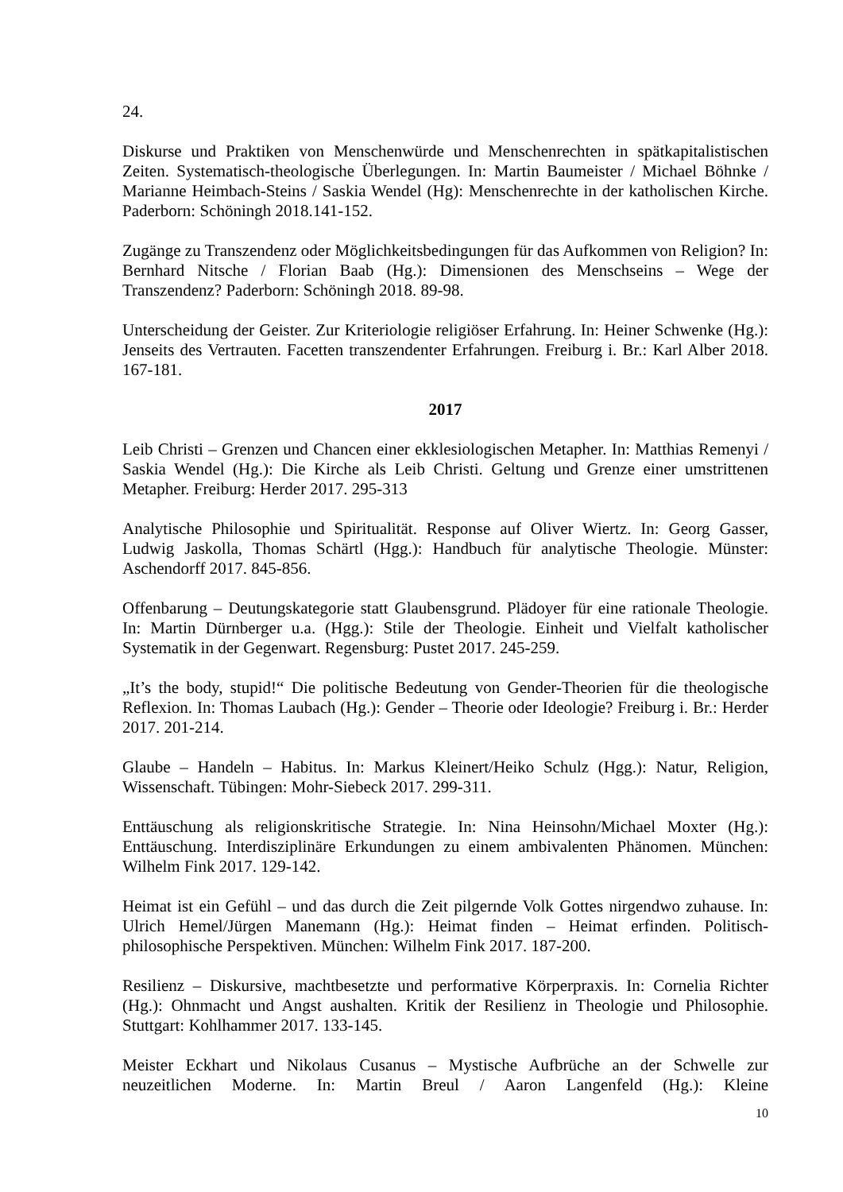24.
Diskurse und Praktiken von Menschenwürde und Menschenrechten in spätkapitalistischen Zeiten. Systematisch-theologische Überlegungen. In: Martin Baumeister / Michael Böhnke / Marianne Heimbach-Steins / Saskia Wendel (Hg): Menschenrechte in der katholischen Kirche. Paderborn: Schöningh 2018.141-152.
Zugänge zu Transzendenz oder Möglichkeitsbedingungen für das Aufkommen von Religion? In: Bernhard Nitsche / Florian Baab (Hg.): Dimensionen des Menschseins – Wege der Transzendenz? Paderborn: Schöningh 2018. 89-98.
Unterscheidung der Geister. Zur Kriteriologie religiöser Erfahrung. In: Heiner Schwenke (Hg.): Jenseits des Vertrauten. Facetten transzendenter Erfahrungen. Freiburg i. Br.: Karl Alber 2018. 167-181.
2017
Leib Christi – Grenzen und Chancen einer ekklesiologischen Metapher. In: Matthias Remenyi / Saskia Wendel (Hg.): Die Kirche als Leib Christi. Geltung und Grenze einer umstrittenen Metapher. Freiburg: Herder 2017. 295-313
Analytische Philosophie und Spiritualität. Response auf Oliver Wiertz. In: Georg Gasser, Ludwig Jaskolla, Thomas Schärtl (Hgg.): Handbuch für analytische Theologie. Münster: Aschendorff 2017. 845-856.
Offenbarung – Deutungskategorie statt Glaubensgrund. Plädoyer für eine rationale Theologie. In: Martin Dürnberger u.a. (Hgg.): Stile der Theologie. Einheit und Vielfalt katholischer Systematik in der Gegenwart. Regensburg: Pustet 2017. 245-259.
„It’s the body, stupid!“ Die politische Bedeutung von Gender-Theorien für die theologische Reflexion. In: Thomas Laubach (Hg.): Gender – Theorie oder Ideologie? Freiburg i. Br.: Herder 2017. 201-214.
Glaube – Handeln – Habitus. In: Markus Kleinert/Heiko Schulz (Hgg.): Natur, Religion, Wissenschaft. Tübingen: Mohr-Siebeck 2017. 299-311.
Enttäuschung als religionskritische Strategie. In: Nina Heinsohn/Michael Moxter (Hg.): Enttäuschung. Interdisziplinäre Erkundungen zu einem ambivalenten Phänomen. München: Wilhelm Fink 2017. 129-142.
Heimat ist ein Gefühl – und das durch die Zeit pilgernde Volk Gottes nirgendwo zuhause. In: Ulrich Hemel/Jürgen Manemann (Hg.): Heimat finden – Heimat erfinden. Politisch-philosophische Perspektiven. München: Wilhelm Fink 2017. 187-200.
Resilienz – Diskursive, machtbesetzte und performative Körperpraxis. In: Cornelia Richter (Hg.): Ohnmacht und Angst aushalten. Kritik der Resilienz in Theologie und Philosophie. Stuttgart: Kohlhammer 2017. 133-145.
Meister Eckhart und Nikolaus Cusanus – Mystische Aufbrüche an der Schwelle zur neuzeitlichen Moderne. In: Martin Breul / Aaron Langenfeld (Hg.): Kleine
10